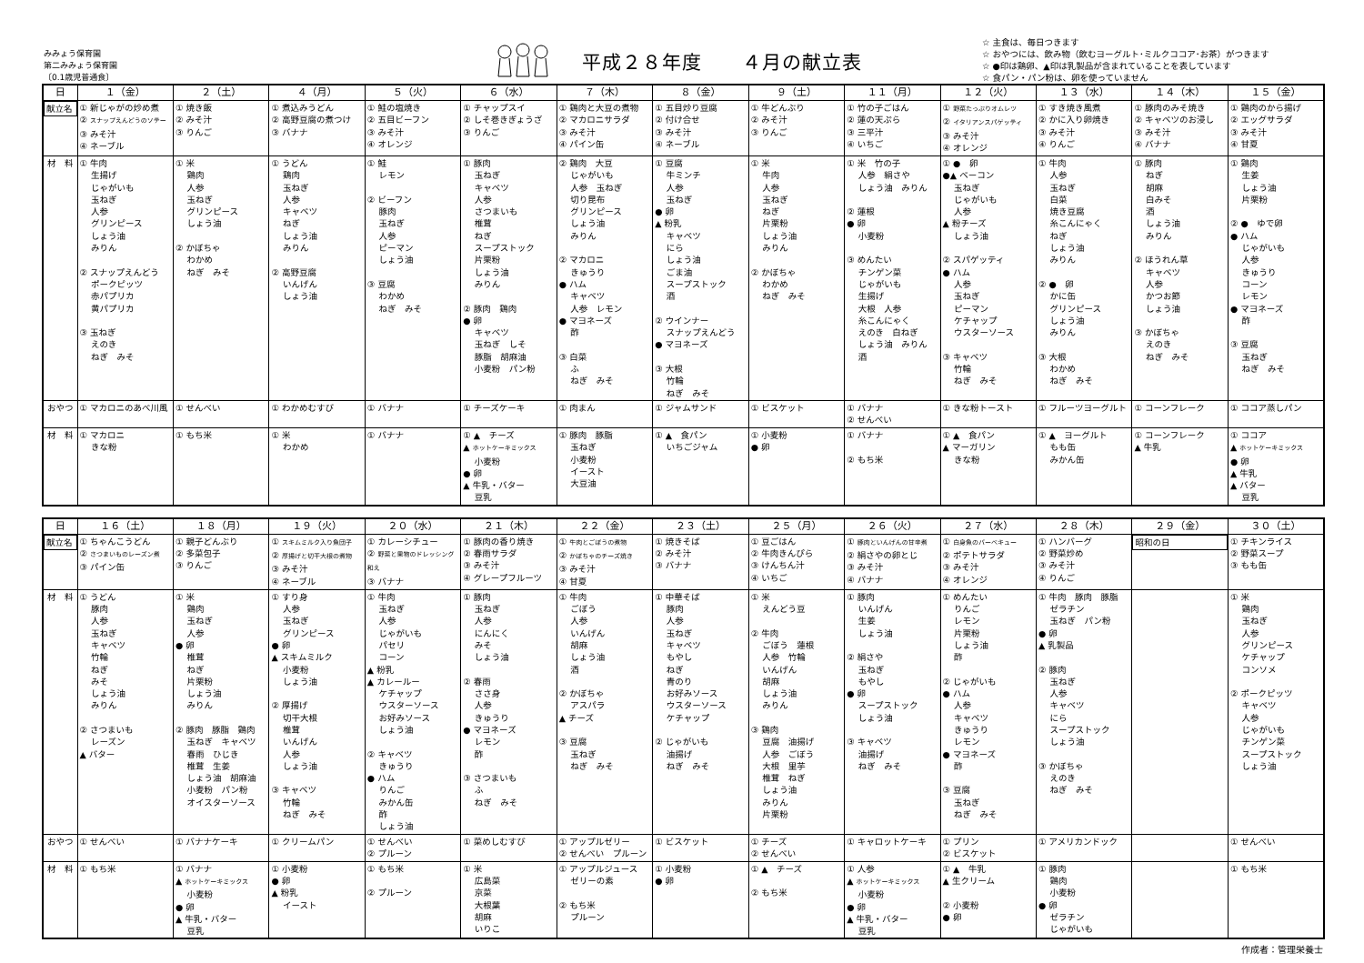みみょう保育園
第二みみょう保育園
〔0.1歳児普通食〕
平成２８年度　　４月の献立表
☆ 主食は、毎日つきます
☆ おやつには、飲み物（飲むヨーグルト･ミルクココア･お茶）がつきます
☆ ●印は鶏卵、▲印は乳製品が含まれていることを表しています
☆ 食パン・パン粉は、卵を使っていません
| 日 | １（金） | ２（土） | ４（月） | ５（火） | ６（水） | ７（木） | ８（金） | ９（土） | １１（月） | １２（火） | １３（水） | １４（木） | １５（金） |
| --- | --- | --- | --- | --- | --- | --- | --- | --- | --- | --- | --- | --- | --- |
| 献立名 | ① 新じゃがの炒め煮 ② スナップえんどうのソテー ③ みそ汁 ④ ネーブル | ① 焼き飯 ② みそ汁 ③ りんご | ① 煮込みうどん ② 高野豆腐の煮つけ ③ バナナ | ① 鮭の塩焼き ② 五目ビーフン ③ みそ汁 ④ オレンジ | ① チャップスイ ② しそ巻きぎょうざ ③ りんご | ① 鶏肉と大豆の煮物 ② マカロニサラダ ③ みそ汁 ④ パイン缶 | ① 五目炒り豆腐 ② 付け合せ ③ みそ汁 ④ ネーブル | ① 牛どんぶり ② みそ汁 ③ りんご | ① 竹の子ごはん ② 蓮の天ぷら ③ 三平汁 ④ いちご | ① 野菜たっぷりオムレツ ② イタリアンスパゲッティ ③ みそ汁 ④ オレンジ | ① すき焼き風煮 ② かに入り卵焼き ③ みそ汁 ④ りんご | ① 豚肉のみそ焼き ② キャベツのお浸し ③ みそ汁 ④ バナナ | ① 鶏肉のから揚げ ② エッグサラダ ③ みそ汁 ④ 甘夏 |
| 材 料 | ① 牛肉 生揚げ じゃがいも 玉ねぎ 人参 グリンピース しょう油 みりん ② スナップえんどう ポークピッツ 赤パプリカ 黄パプリカ ③ 玉ねぎ えのき ねぎ みそ | ① 米 鶏肉 人参 玉ねぎ グリンピース しょう油 ② かぼちゃ わかめ ねぎ みそ | ① うどん 鶏肉 玉ねぎ 人参 キャベツ ねぎ しょう油 みりん ② 高野豆腐 いんげん しょう油 | ① 鮭 レモン ② ビーフン 豚肉 玉ねぎ 人参 ピーマン しょう油 ③ 豆腐 わかめ ねぎ みそ | ① 豚肉 玉ねぎ キャベツ 人参 さつまいも 椎茸 ねぎ スープストック 片栗粉 しょう油 みりん ② 豚肉 鶏肉 ● 卵 キャベツ 玉ねぎ しそ 豚脂 胡麻油 小麦粉 パン粉 | ② 鶏肉 大豆 じゃがいも 人参 玉ねぎ 切り昆布 グリンピース しょう油 みりん ② マカロニ きゅうり ● ハム キャベツ 人参 レモン ● マヨネーズ 酢 ③ 白菜 ふ ねぎ みそ | ① 豆腐 牛ミンチ 人参 玉ねぎ ● 卵 ▲ 粉乳 キャベツ にら しょう油 ごま油 スープストック 酒 ② ウインナー スナップえんどう ● マヨネーズ ③ 大根 竹輪 ねぎ みそ | ① 米 牛肉 人参 玉ねぎ ねぎ 片栗粉 しょう油 みりん ② かぼちゃ わかめ ねぎ みそ | ① 米 竹の子 人参 絹さや しょう油 みりん ② 蓮根 ● 卵 小麦粉 ③ めんたい チンゲン菜 じゃがいも 生揚げ 大根 人参 糸こんにゃく えのき 白ねぎ しょう油 みりん 酒 | ① ● 卵 ●▲ ベーコン 玉ねぎ じゃがいも 人参 ▲ 粉チーズ しょう油 ② スパゲッティ ● ハム 人参 玉ねぎ ピーマン ケチャップ ウスターソース ③ キャベツ 竹輪 ねぎ みそ | ① 牛肉 人参 玉ねぎ 白菜 焼き豆腐 糸こんにゃく ねぎ しょう油 みりん ② ● 卵 かに缶 グリンピース しょう油 みりん ③ 大根 わかめ ねぎ みそ | ① 豚肉 ねぎ 胡麻 白みそ 酒 しょう油 みりん ② ほうれん草 キャベツ 人参 かつお節 しょう油 ③ かぼちゃ えのき ねぎ みそ | ① 鶏肉 生姜 しょう油 片栗粉 ② ● ゆで卵 ● ハム じゃがいも 人参 きゅうり コーン レモン ● マヨネーズ 酢 ③ 豆腐 玉ねぎ ねぎ みそ |
| おやつ | ① マカロニのあべ川風 | ① せんべい | ① わかめむすび | ① バナナ | ① チーズケーキ | ① 肉まん | ① ジャムサンド | ① ビスケット | ① バナナ ② せんべい | ① きな粉トースト | ① フルーツヨーグルト | ① コーンフレーク | ① ココア蒸しパン |
| 材 料 | ① マカロニ きな粉 | ① もち米 | ① 米 わかめ | ① バナナ | ① ▲ チーズ ▲ ホットケーキミックス 小麦粉 ● 卵 ▲ 牛乳・バター 豆乳 | ① 豚肉 豚脂 玉ねぎ 小麦粉 イースト 大豆油 | ① ▲ 食パン いちごジャム | ① 小麦粉 ● 卵 | ① バナナ ② もち米 | ① ▲ 食パン ▲ マーガリン きな粉 | ① ▲ ヨーグルト もも缶 みかん缶 | ① コーンフレーク ▲ 牛乳 | ① ココア ▲ ホットケーキミックス ● 卵 ▲ 牛乳 ▲ バター 豆乳 |
| 日 | １６（土） | １８（月） | １９（火） | ２０（水） | ２１（木） | ２２（金） | ２３（土） | ２５（月） | ２６（火） | ２７（水） | ２８（木） | ２９（金） | ３０（土） |
| --- | --- | --- | --- | --- | --- | --- | --- | --- | --- | --- | --- | --- | --- |
| 献立名 | ① ちゃんこうどん ② さつまいものレーズン煮 ③ パイン缶 | ① 親子どんぶり ② 多菜包子 ③ りんご | ① スキムミルク入り魚団子 ② 厚揚げと切干大根の煮物 ③ みそ汁 ④ ネーブル | ① カレーシチュー ② 野菜と果物のドレッシング和え ③ バナナ | ① 豚肉の香り焼き ② 春雨サラダ ③ みそ汁 ④ グレープフルーツ | ① 牛肉とごぼうの煮物 ② かぼちゃのチーズ焼き ③ みそ汁 ④ 甘夏 | ① 焼きそば ② みそ汁 ③ バナナ | ① 豆ごはん ② 牛肉きんぴら ③ けんちん汁 ④ いちご | ① 豚肉といんげんの甘辛煮 ② 絹さやの卵とじ ③ みそ汁 ④ バナナ | ① 白身魚のバーベキュー ② ポテトサラダ ③ みそ汁 ④ オレンジ | ① ハンバーグ ② 野菜炒め ③ みそ汁 ④ りんご | 昭和の日 | ① チキンライス ② 野菜スープ ③ もも缶 |
| 材 料 | ① うどん 豚肉 人参 玉ねぎ キャベツ 竹輪 ねぎ みそ しょう油 みりん ② さつまいも レーズン ▲ バター | ① 米 鶏肉 玉ねぎ 人参 ● 卵 椎茸 ねぎ 片栗粉 しょう油 みりん ② 豚肉 豚脂 鶏肉 玉ねぎ キャベツ 春雨 ひじき 椎茸 生姜 しょう油 胡麻油 小麦粉 パン粉 オイスターソース | ① すり身 人参 玉ねぎ グリンピース ● 卵 ▲ スキムミルク 小麦粉 しょう油 ② 厚揚げ 切干大根 椎茸 いんげん 人参 しょう油 ③ キャベツ 竹輪 ねぎ みそ | ① 牛肉 玉ねぎ 人参 じゃがいも パセリ コーン ▲ 粉乳 ▲ カレールー ケチャップ ウスターソース お好みソース しょう油 ② キャベツ きゅうり ● ハム りんご みかん缶 酢 しょう油 | ① 豚肉 玉ねぎ 人参 にんにく みそ しょう油 ② 春雨 ささ身 人参 きゅうり ● マヨネーズ レモン 酢 ③ さつまいも ふ ねぎ みそ | ① 牛肉 ごぼう 人参 いんげん 胡麻 しょう油 酒 ② かぼちゃ アスパラ ▲ チーズ ③ 豆腐 玉ねぎ ねぎ みそ | ① 中華そば 豚肉 人参 玉ねぎ キャベツ もやし ねぎ 青のり お好みソース ウスターソース ケチャップ ② じゃがいも 油揚げ ねぎ みそ | ① 米 えんどう豆 ② 牛肉 ごぼう 蓮根 人参 竹輪 いんげん 胡麻 しょう油 みりん ③ 鶏肉 豆腐 油揚げ 人参 ごぼう 大根 里芋 椎茸 ねぎ しょう油 みりん 片栗粉 | ① 豚肉 いんげん 生姜 しょう油 ② 絹さや 玉ねぎ もやし ● 卵 スープストック しょう油 ③ キャベツ 油揚げ ねぎ みそ | ① めんたい りんご レモン 片栗粉 しょう油 酢 ② じゃがいも ● ハム 人参 キャベツ きゅうり レモン ● マヨネーズ 酢 ③ 豆腐 玉ねぎ ねぎ みそ | ① 牛肉 豚肉 豚脂 ゼラチン 玉ねぎ パン粉 ● 卵 ▲ 乳製品 ② 豚肉 玉ねぎ 人参 キャベツ にら スープストック しょう油 ③ かぼちゃ えのき ねぎ みそ | | ① 米 鶏肉 玉ねぎ 人参 グリンピース ケチャップ コンソメ ② ポークピッツ キャベツ 人参 じゃがいも チンゲン菜 スープストック しょう油 |
| おやつ | ① せんべい | ① バナナケーキ | ① クリームパン | ① せんべい ② プルーン | ① 菜めしむすび | ① アップルゼリー ② せんべい プルーン | ① ビスケット | ① チーズ ② せんべい | ① キャロットケーキ | ① プリン ② ビスケット | ① アメリカンドック | | ① せんべい |
| 材 料 | ① もち米 | ① バナナ ▲ ホットケーキミックス 小麦粉 ● 卵 ▲ 牛乳・バター 豆乳 | ① 小麦粉 ● 卵 ▲ 粉乳 イースト | ① もち米 ② プルーン | ① 米 広島菜 京菜 大根葉 胡麻 いりこ | ① アップルジュース ゼリーの素 ② もち米 プルーン | ① 小麦粉 ● 卵 | ① ▲ チーズ ② もち米 | ① 人参 ▲ ホットケーキミックス 小麦粉 ● 卵 ▲ 牛乳・バター 豆乳 | ① ▲ 牛乳 ▲ 生クリーム ② 小麦粉 ● 卵 | ① 豚肉 鶏肉 小麦粉 ● 卵 ゼラチン じゃがいも | | ① もち米 |
作成者：管理栄養士